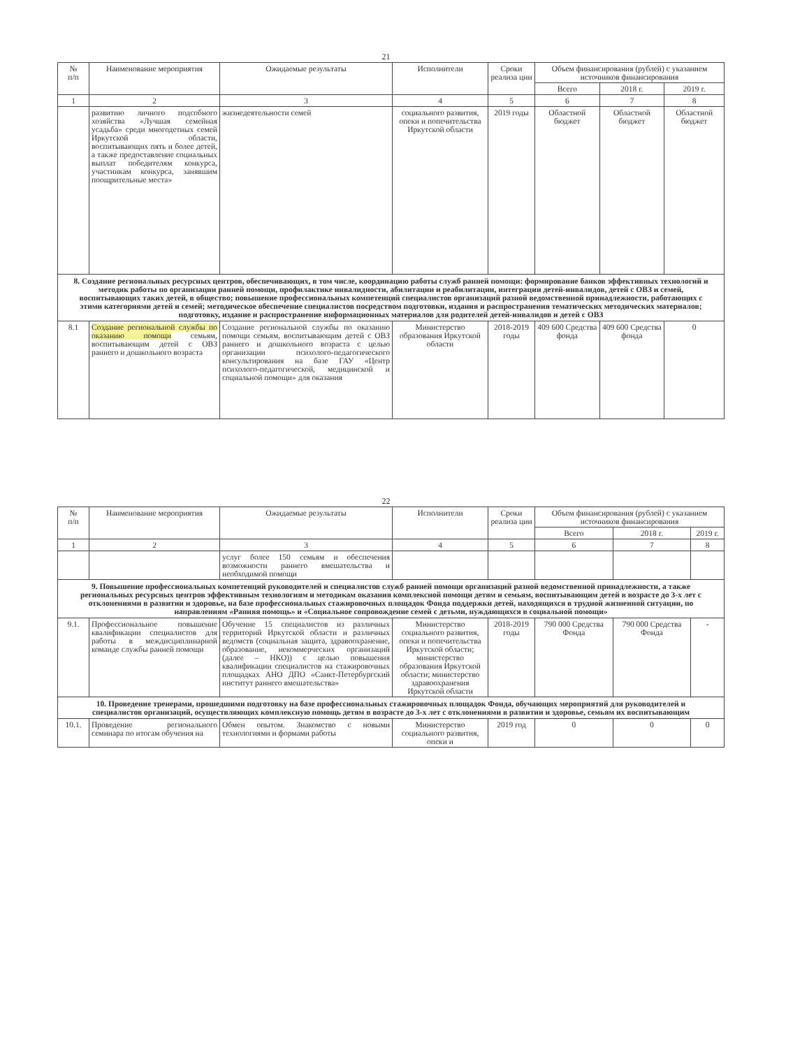21
| № п/п | Наименование мероприятия | Ожидаемые результаты | Исполнители | Сроки реализа ции | Объем финансирования (рублей) с указанием источников финансирования | | |
| --- | --- | --- | --- | --- | --- | --- | --- |
| | | | | | Всего | 2018 г. | 2019 г. |
| 1 | 2 | 3 | 4 | 5 | 6 | 7 | 8 |
| | развитию личного подсобного хозяйства «Лучшая семейная усадьба» среди многодетных семей Иркутской области, воспитывающих пять и более детей, а также предоставление социальных выплат победителям конкурса, участникам конкурса, занявшим поощрительные места» | жизнедеятельности семей | социального развития, опеки и попечительства Иркутской области | 2019 годы | Областной бюджет | Областной бюджет | Областной бюджет |
| 8. Создание региональных ресурсных центров, обеспечивающих, в том числе, координацию работы служб ранней помощи: формирование банков эффективных технологий и методик работы по организации ранней помощи, профилактике инвалидности, абилитации и реабилитации, интеграции детей-инвалидов, детей с ОВЗ и семей, воспитывающих таких детей, в общество; повышение профессиональных компетенций специалистов организаций разной ведомственной принадлежности, работающих с этими категориями детей и семей; методическое обеспечение специалистов посредством подготовки, издания и распространения тематических методических материалов; подготовку, издание и распространение информационных материалов для родителей детей-инвалидов и детей с ОВЗ | | | | | | | |
| 8.1 | Создание региональной службы по оказанию помощи семьям, воспитывающим детей с ОВЗ раннего и дошкольного возраста | Создание региональной службы по оказанию помощи семьям, воспитывающим детей с ОВЗ раннего и дошкольного возраста с целью организации психолого-педагогического консультирования на базе ГАУ «Центр психолого-педагогической, медицинской и социальной помощи» для оказания | Министерство образования Иркутской области | 2018-2019 годы | 409 600 Средства фонда | 409 600 Средства фонда | 0 |
22
| № п/п | Наименование мероприятия | Ожидаемые результаты | Исполнители | Сроки реализа ции | Объем финансирования (рублей) с указанием источников финансирования | | |
| --- | --- | --- | --- | --- | --- | --- | --- |
| | | | | | Всего | 2018 г. | 2019 г. |
| 1 | 2 | 3 | 4 | 5 | 6 | 7 | 8 |
| | | услуг более 150 семьям и обеспечения возможности раннего вмешательства и необходимой помощи | | | | | |
| 9. Повышение профессиональных компетенций руководителей и специалистов служб ранней помощи организаций разной ведомственной принадлежности, а также региональных ресурсных центров эффективным технологиям и методикам оказания комплексной помощи детям и семьям, воспитывающим детей в возрасте до 3-х лет с отклонениями в развитии и здоровье, на базе профессиональных стажировочных площадок Фонда поддержки детей, находящихся в трудной жизненной ситуации, по направлениям «Ранняя помощь» и «Социальное сопровождение семей с детьми, нуждающихся в социальной помощи» | | | | | | | |
| 9.1. | Профессиональное повышение квалификации специалистов для работы в междисциплинарной команде службы ранней помощи | Обучение 15 специалистов из различных территорий Иркутской области и различных ведомств (социальная защита, здравоохранение, образование, некоммерческих организаций (далее – НКО)) с целью повышения квалификации специалистов на стажировочных площадках АНО ДПО «Санкт-Петербургский институт раннего вмешательства» | Министерство социального развития, опеки и попечительства Иркутской области; министерство образования Иркутской области; министерство здравоохранения Иркутской области | 2018-2019 годы | 790 000 Средства Фонда | 790 000 Средства Фонда | - |
| 10. Проведение тренерами, прошедшими подготовку на базе профессиональных стажировочных площадок Фонда, обучающих мероприятий для руководителей и специалистов организаций, осуществляющих комплексную помощь детям в возрасте до 3-х лет с отклонениями в развитии и здоровье, семьям их воспитывающим | | | | | | | |
| 10.1. | Проведение регионального семинара по итогам обучения на | Обмен опытом. Знакомство с новыми технологиями и формами работы | Министерство социального развития, опеки и | 2019 год | 0 | 0 | 0 |